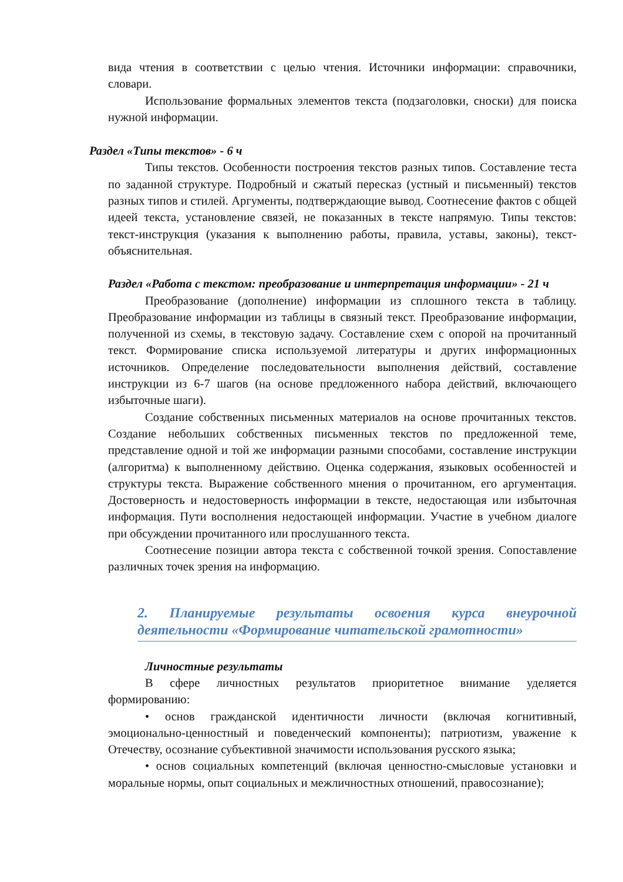вида чтения в соответствии с целью чтения. Источники информации: справочники, словари.
Использование формальных элементов текста (подзаголовки, сноски) для поиска нужной информации.
Раздел «Типы текстов» - 6 ч
Типы текстов. Особенности построения текстов разных типов. Составление теста по заданной структуре. Подробный и сжатый пересказ (устный и письменный) текстов разных типов и стилей. Аргументы, подтверждающие вывод. Соотнесение фактов с общей идеей текста, установление связей, не показанных в тексте напрямую. Типы текстов: текст-инструкция (указания к выполнению работы, правила, уставы, законы), текст-объяснительная.
Раздел «Работа с текстом: преобразование и интерпретация информации» - 21 ч
Преобразование (дополнение) информации из сплошного текста в таблицу. Преобразование информации из таблицы в связный текст. Преобразование информации, полученной из схемы, в текстовую задачу. Составление схем с опорой на прочитанный текст. Формирование списка используемой литературы и других информационных источников. Определение последовательности выполнения действий, составление инструкции из 6-7 шагов (на основе предложенного набора действий, включающего избыточные шаги).
Создание собственных письменных материалов на основе прочитанных текстов. Создание небольших собственных письменных текстов по предложенной теме, представление одной и той же информации разными способами, составление инструкции (алгоритма) к выполненному действию. Оценка содержания, языковых особенностей и структуры текста. Выражение собственного мнения о прочитанном, его аргументация. Достоверность и недостоверность информации в тексте, недостающая или избыточная информация. Пути восполнения недостающей информации. Участие в учебном диалоге при обсуждении прочитанного или прослушанного текста.
Соотнесение позиции автора текста с собственной точкой зрения. Сопоставление различных точек зрения на информацию.
2. Планируемые результаты освоения курса внеурочной деятельности «Формирование читательской грамотности»
Личностные результаты
В сфере личностных результатов приоритетное внимание уделяется формированию:
• основ гражданской идентичности личности (включая когнитивный, эмоционально-ценностный и поведенческий компоненты); патриотизм, уважение к Отечеству, осознание субъективной значимости использования русского языка;
• основ социальных компетенций (включая ценностно-смысловые установки и моральные нормы, опыт социальных и межличностных отношений, правосознание);